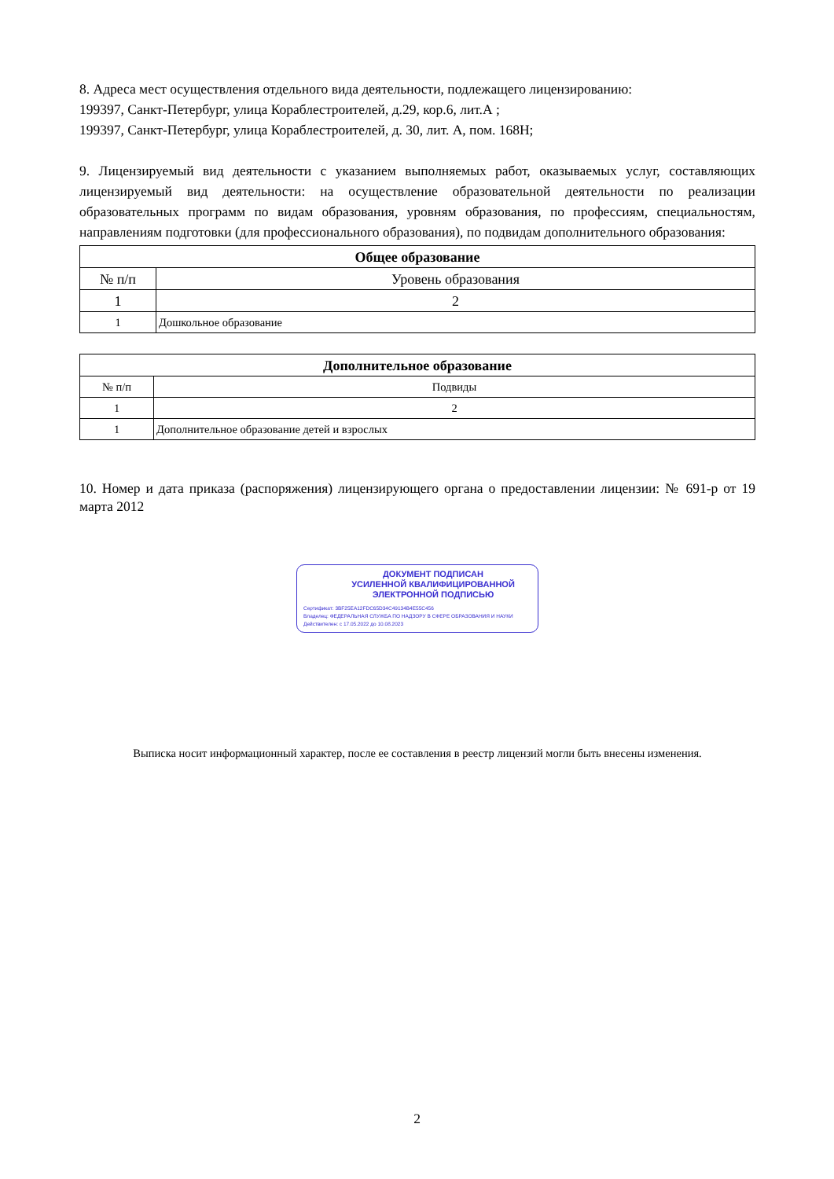8. Адреса мест осуществления отдельного вида деятельности, подлежащего лицензированию:
199397, Санкт-Петербург, улица Кораблестроителей, д.29, кор.6, лит.А ;
199397, Санкт-Петербург, улица Кораблестроителей, д. 30, лит. А, пом. 168Н;
9. Лицензируемый вид деятельности с указанием выполняемых работ, оказываемых услуг, составляющих лицензируемый вид деятельности: на осуществление образовательной деятельности по реализации образовательных программ по видам образования, уровням образования, по профессиям, специальностям, направлениям подготовки (для профессионального образования), по подвидам дополнительного образования:
| Общее образование | |
| --- | --- |
| № п/п | Уровень образования |
| 1 | 2 |
| 1 | Дошкольное образование |
| Дополнительное образование | |
| --- | --- |
| № п/п | Подвиды |
| 1 | 2 |
| 1 | Дополнительное образование детей и взрослых |
10. Номер и дата приказа (распоряжения) лицензирующего органа о предоставлении лицензии: № 691-р от 19 марта 2012
ДОКУМЕНТ ПОДПИСАН
УСИЛЕННОЙ КВАЛИФИЦИРОВАННОЙ
ЭЛЕКТРОННОЙ ПОДПИСЬЮ
Сертификат: 3BF25EA12FDC65D34C49134B4E55C456
Владелец: ФЕДЕРАЛЬНАЯ СЛУЖБА ПО НАДЗОРУ В СФЕРЕ ОБРАЗОВАНИЯ И НАУКИ
Действителен: с 17.05.2022 до 10.08.2023
Выписка носит информационный характер, после ее составления в реестр лицензий могли быть внесены изменения.
2